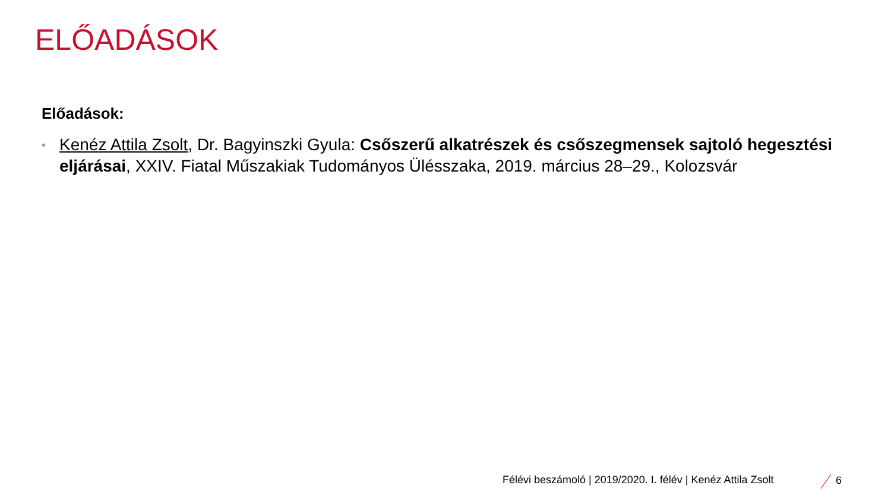ELŐADÁSOK
Előadások:
• Kenéz Attila Zsolt, Dr. Bagyinszki Gyula: Csőszerű alkatrészek és csőszegmensek sajtoló hegesztési eljárásai, XXIV. Fiatal Műszakiak Tudományos Ülésszaka, 2019. március 28–29., Kolozsvár
Félévi beszámoló | 2019/2020. I. félév | Kenéz Attila Zsolt
6